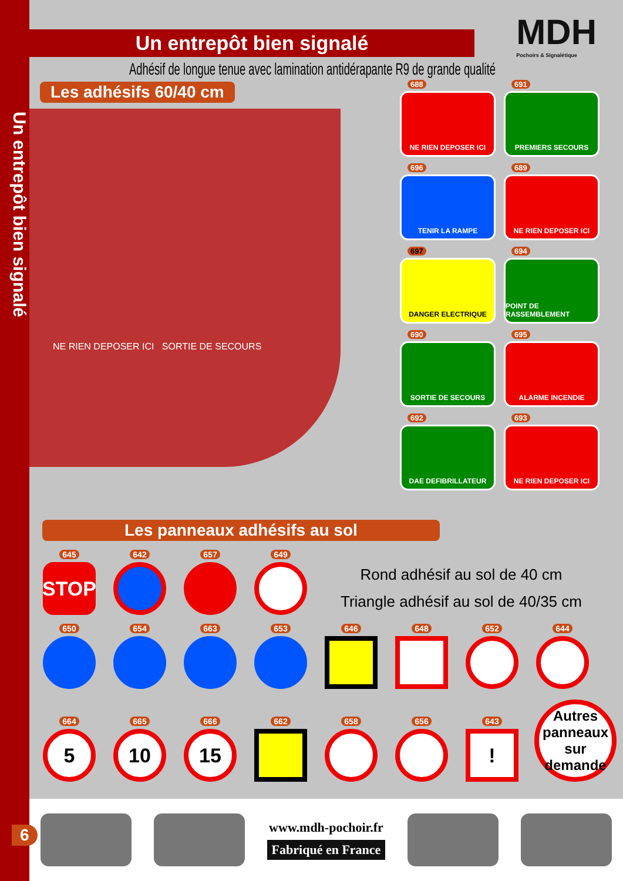Un entrepôt bien signalé
MDH
Pochoirs & Signalétique
Un entrepôt bien signalé
Adhésif de longue tenue avec lamination antidérapante R9 de grande qualité
Les adhésifs 60/40 cm
NE RIEN DEPOSER ICI SORTIE DE SECOURS
688
NE RIEN DEPOSER ICI
691
PREMIERS SECOURS
696
TENIR LA RAMPE
689
NE RIEN DEPOSER ICI
697
DANGER ELECTRIQUE
694
POINT DE RASSEMBLEMENT
690
SORTIE DE SECOURS
695
ALARME INCENDIE
692
DAE DEFIBRILLATEUR
693
NE RIEN DEPOSER ICI
Les panneaux adhésifs au sol
645
STOP
642
657
649
Rond adhésif au sol de 40 cm
Triangle adhésif au sol de 40/35 cm
650
654
663
653
646
648
652
644
664
5
665
10
666
15
662
658
656
643
!
Autres panneaux sur demande
www.mdh-pochoir.fr
Fabriqué en France
6